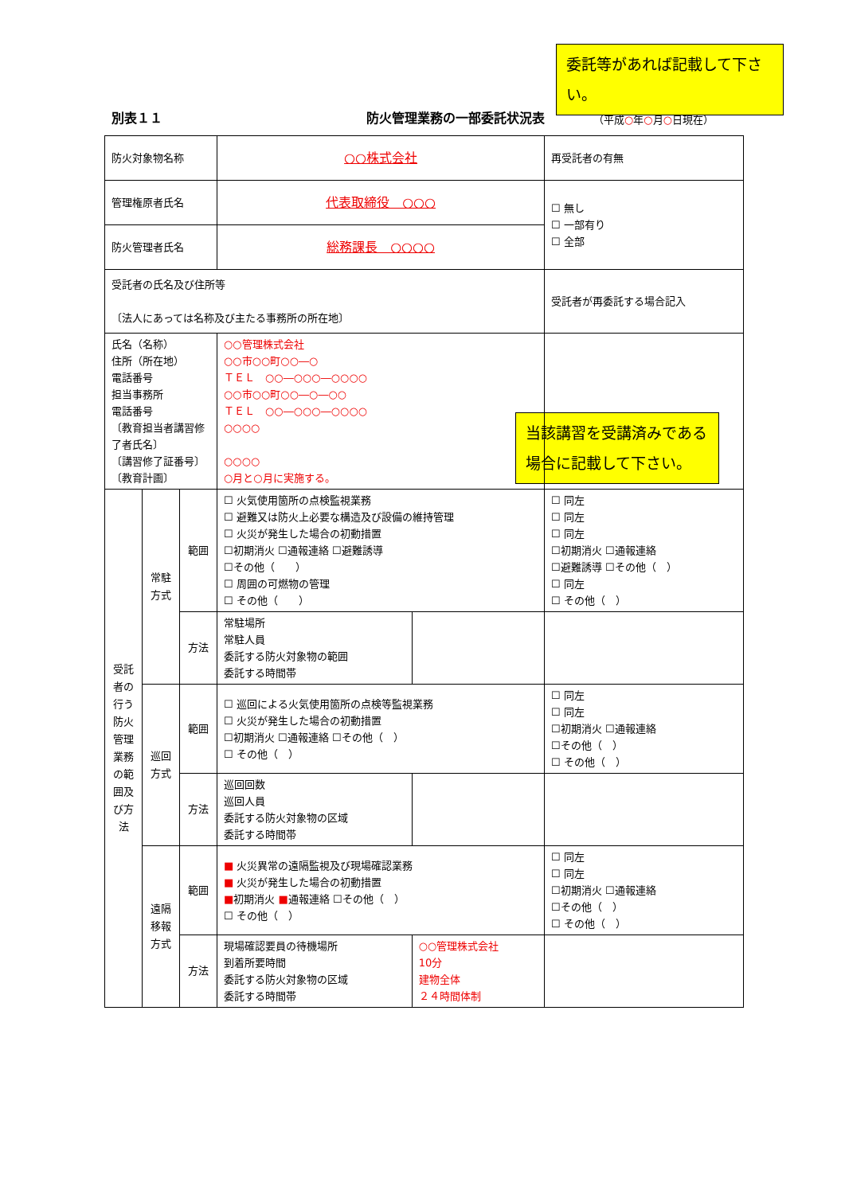委託等があれば記載して下さい。
別表１１ 防火管理業務の一部委託状況表 （平成○年○月○日現在）
当該講習を受講済みである場合に記載して下さい。
| 防火対象物名称 | | | ○○株式会社 | | 再受託者の有無 |
| 管理権原者氏名 | | | 代表取締役 ○○○ | | ☐ 無し ☐ 一部有り ☐ 全部 |
| 防火管理者氏名 | | | 総務課長 ○○○○ | | |
| 受託者の氏名及び住所等 〔法人にあっては名称及び主たる事務所の所在地〕 | | | | | 受託者が再委託する場合記入 |
| 氏名（名称） 住所（所在地） 電話番号 担当事務所 電話番号 〔教育担当者講習修了者氏名〕 〔講習修了証番号〕 〔教育計画〕 | | | ○○管理株式会社 ○○市○○町○○―○ ＴＥＬ ○○―○○○―○○○○ ○○市○○町○○―○―○○ ＴＥＬ ○○―○○○―○○○○ ○○○○ ○○○○ ○月と○月に実施する。 | | |
| 受託者の行う防火管理業務の範囲及び方法 | 常駐方式 | 範囲 | ☐ 火気使用箇所の点検監視業務 ☐ 避難又は防火上必要な構造及び設備の維持管理 ☐ 火災が発生した場合の初動措置 ☐初期消火 ☐通報連絡 ☐避難誘導 ☐その他（ ） ☐ 周囲の可燃物の管理 ☐ その他（ ） | | ☐ 同左 ☐ 同左 ☐ 同左 ☐初期消火 ☐通報連絡 ☐避難誘導 ☐その他（ ） ☐ 同左 ☐ その他（ ） |
| | | 方法 | 常駐場所 常駐人員 委託する防火対象物の範囲 委託する時間帯 | | |
| | 巡回方式 | 範囲 | ☐ 巡回による火気使用箇所の点検等監視業務 ☐ 火災が発生した場合の初動措置 ☐初期消火 ☐通報連絡 ☐その他（ ） ☐ その他（ ） | | ☐ 同左 ☐ 同左 ☐初期消火 ☐通報連絡 ☐その他（ ） ☐ その他（ ） |
| | | 方法 | 巡回回数 巡回人員 委託する防火対象物の区域 委託する時間帯 | | |
| | 遠隔移報方式 | 範囲 | ■ 火災異常の遠隔監視及び現場確認業務 ■ 火災が発生した場合の初動措置 ■ 初期消火 ■ 通報連絡 ☐その他（ ） ☐ その他（ ） | | ☐ 同左 ☐ 同左 ☐初期消火 ☐通報連絡 ☐その他（ ） ☐ その他（ ） |
| | | 方法 | 現場確認要員の待機場所 到着所要時間 委託する防火対象物の区域 委託する時間帯 | ○○管理株式会社 10分 建物全体 ２４時間体制 | |